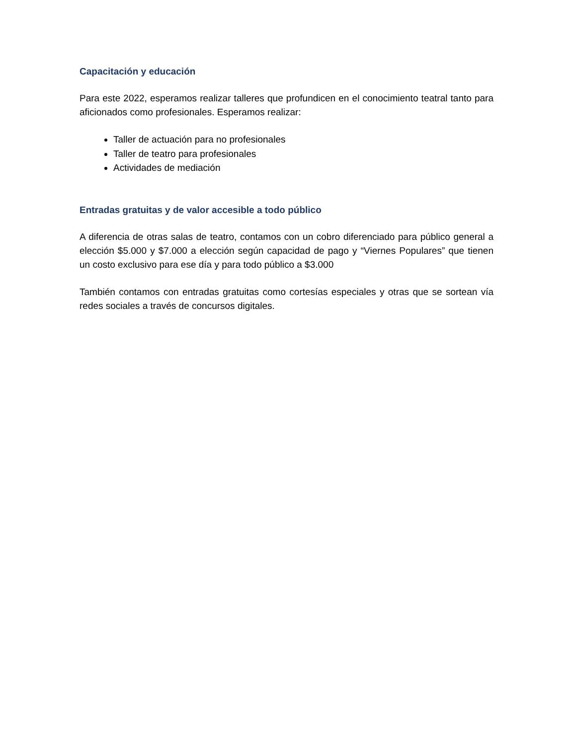Capacitación y educación
Para este 2022, esperamos realizar talleres que profundicen en el conocimiento teatral tanto para aficionados como profesionales. Esperamos realizar:
Taller de actuación para no profesionales
Taller de teatro para profesionales
Actividades de mediación
Entradas gratuitas y de valor accesible a todo público
A diferencia de otras salas de teatro, contamos con un cobro diferenciado para público general a elección $5.000 y $7.000 a elección según capacidad de pago y “Viernes Populares” que tienen un costo exclusivo para ese día y para todo público a $3.000
También contamos con entradas gratuitas como cortesías especiales y otras que se sortean vía redes sociales a través de concursos digitales.